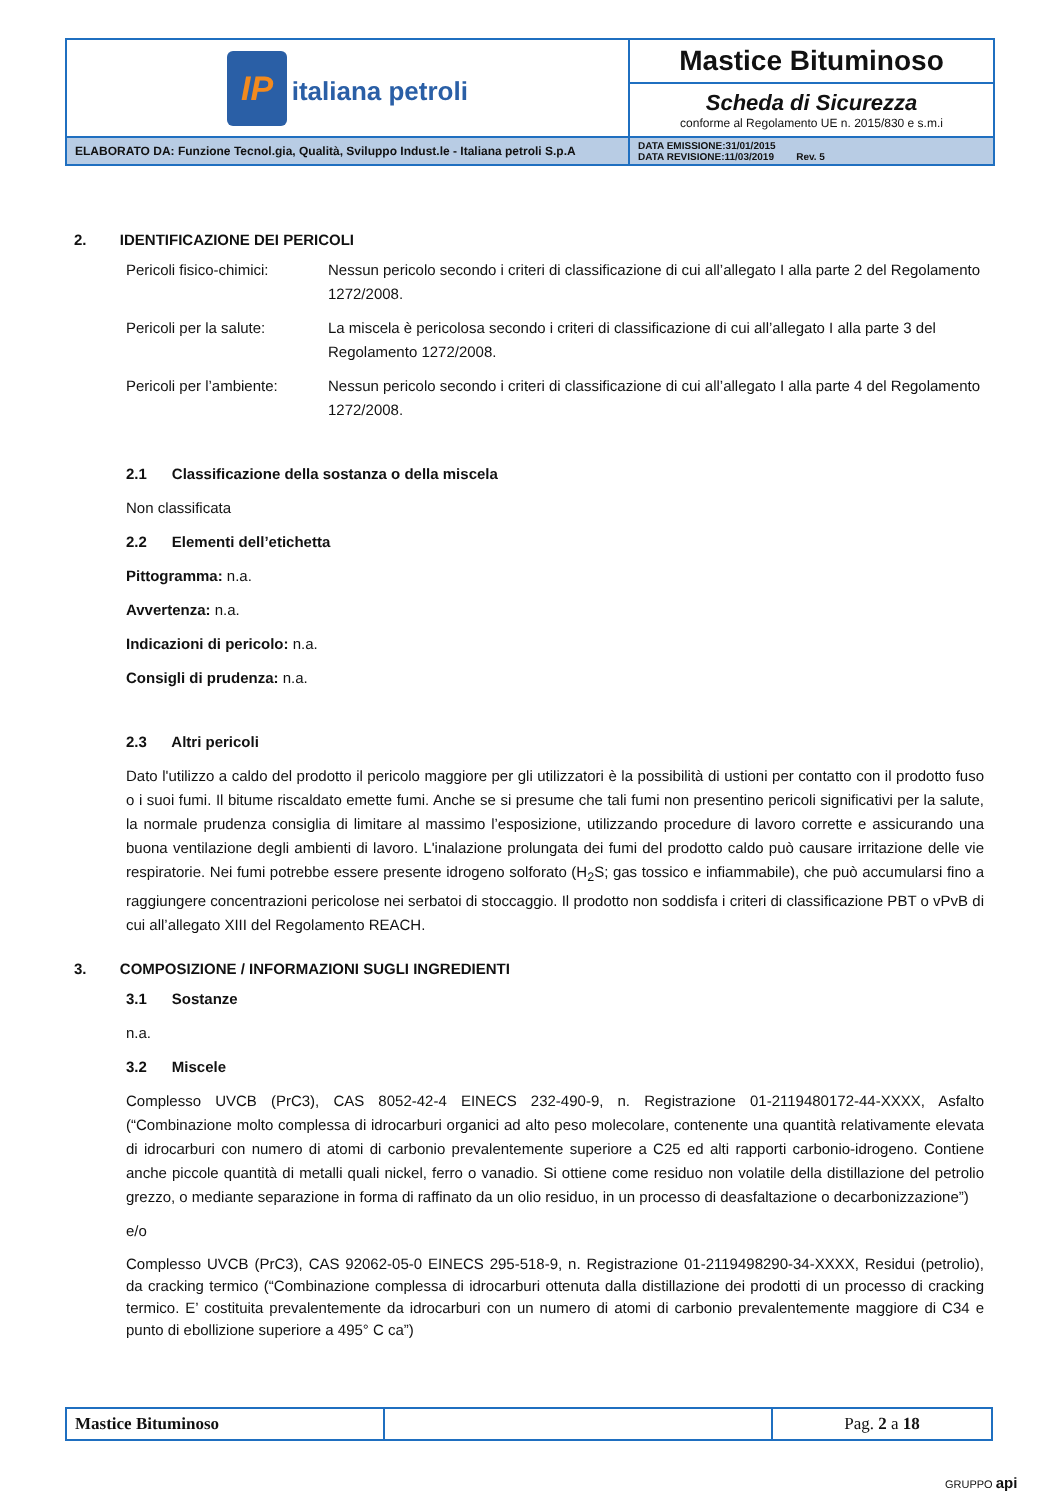| IP italiana petroli | Mastice Bituminoso |
| | Scheda di Sicurezza conforme al Regolamento UE n. 2015/830 e s.m.i |
| ELABORATO DA: Funzione Tecnol.gia, Qualità, Sviluppo Indust.le - Italiana petroli S.p.A | DATA EMISSIONE:31/01/2015 DATA REVISIONE:11/03/2019 Rev. 5 |
2. IDENTIFICAZIONE DEI PERICOLI
Pericoli fisico-chimici:
Nessun pericolo secondo i criteri di classificazione di cui all’allegato I alla parte 2 del Regolamento 1272/2008.
Pericoli per la salute:
La miscela è pericolosa secondo i criteri di classificazione di cui all’allegato I alla parte 3 del Regolamento 1272/2008.
Pericoli per l’ambiente:
Nessun pericolo secondo i criteri di classificazione di cui all’allegato I alla parte 4 del Regolamento 1272/2008.
2.1 Classificazione della sostanza o della miscela
Non classificata
2.2 Elementi dell’etichetta
Pittogramma: n.a.
Avvertenza: n.a.
Indicazioni di pericolo: n.a.
Consigli di prudenza: n.a.
2.3 Altri pericoli
Dato l'utilizzo a caldo del prodotto il pericolo maggiore per gli utilizzatori è la possibilità di ustioni per contatto con il prodotto fuso o i suoi fumi. Il bitume riscaldato emette fumi. Anche se si presume che tali fumi non presentino pericoli significativi per la salute, la normale prudenza consiglia di limitare al massimo l’esposizione, utilizzando procedure di lavoro corrette e assicurando una buona ventilazione degli ambienti di lavoro. L'inalazione prolungata dei fumi del prodotto caldo può causare irritazione delle vie respiratorie. Nei fumi potrebbe essere presente idrogeno solforato (H<sub>2</sub>S; gas tossico e infiammabile), che può accumularsi fino a raggiungere concentrazioni pericolose nei serbatoi di stoccaggio. Il prodotto non soddisfa i criteri di classificazione PBT o vPvB di cui all’allegato XIII del Regolamento REACH.
3. COMPOSIZIONE / INFORMAZIONI SUGLI INGREDIENTI
3.1 Sostanze
n.a.
3.2 Miscele
Complesso UVCB (PrC3), CAS 8052-42-4 EINECS 232-490-9, n. Registrazione 01-2119480172-44-XXXX, Asfalto (“Combinazione molto complessa di idrocarburi organici ad alto peso molecolare, contenente una quantità relativamente elevata di idrocarburi con numero di atomi di carbonio prevalentemente superiore a C25 ed alti rapporti carbonio-idrogeno. Contiene anche piccole quantità di metalli quali nickel, ferro o vanadio. Si ottiene come residuo non volatile della distillazione del petrolio grezzo, o mediante separazione in forma di raffinato da un olio residuo, in un processo di deasfaltazione o decarbonizzazione”)
e/o
Complesso UVCB (PrC3), CAS 92062-05-0 EINECS 295-518-9, n. Registrazione 01-2119498290-34-XXXX, Residui (petrolio), da cracking termico (“Combinazione complessa di idrocarburi ottenuta dalla distillazione dei prodotti di un processo di cracking termico. E’ costituita prevalentemente da idrocarburi con un numero di atomi di carbonio prevalentemente maggiore di C34 e punto di ebollizione superiore a 495° C ca”)
| Mastice Bituminoso | | Pag. 2 a 18 |
GRUPPO api